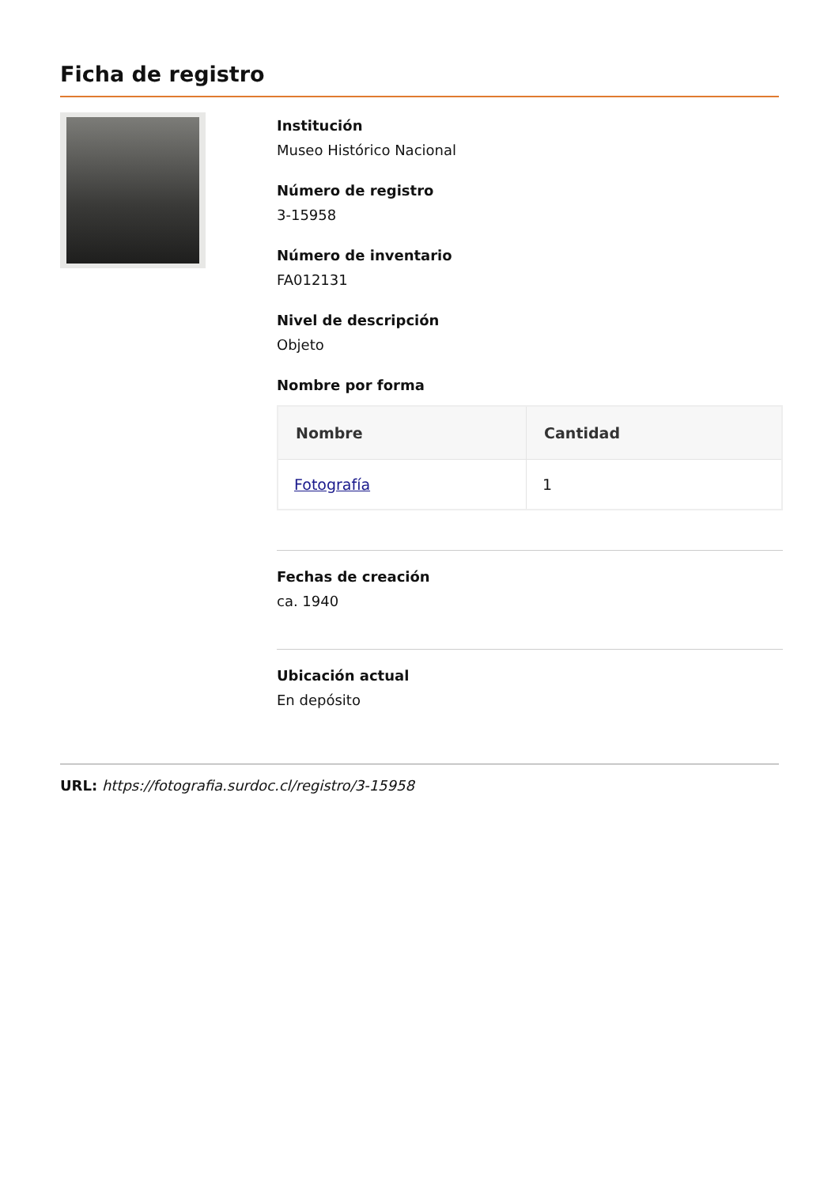Ficha de registro
Institución
Museo Histórico Nacional
Número de registro
3-15958
Número de inventario
FA012131
Nivel de descripción
Objeto
Nombre por forma
| Nombre | Cantidad |
| --- | --- |
| Fotografía | 1 |
Fechas de creación
ca. 1940
Ubicación actual
En depósito
URL: https://fotografia.surdoc.cl/registro/3-15958